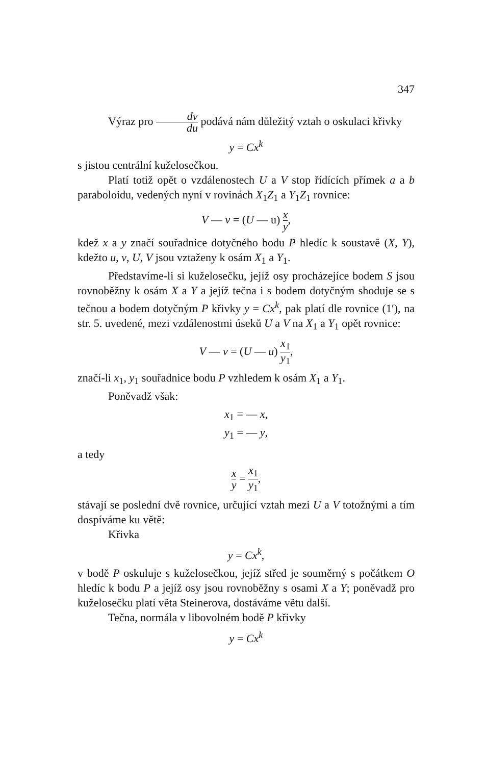347
Výraz pro dv du podává nám důležitý vztah o oskulaci křivky
y = Cx<sup>k</sup>
s jistou centrální kuželosečkou.
Platí totiž opět o vzdálenostech U a V stop řídících přímek a a b paraboloidu, vedených nyní v rovinách X<sub>1</sub>Z<sub>1</sub> a Y<sub>1</sub>Z<sub>1</sub> rovnice:
V — v = (U — u) x y,
kdež x a y značí souřadnice dotyčného bodu P hledíc k soustavě (X, Y), kdežto u, v, U, V jsou vztaženy k osám X<sub>1</sub> a Y<sub>1</sub>.
Představíme-li si kuželosečku, jejíž osy procházejíce bodem S jsou rovnoběžny k osám X a Y a jejíž tečna i s bodem dotyčným shoduje se s tečnou a bodem dotyčným P křivky y = Cx<sup>k</sup>, pak platí dle rovnice (1′), na str. 5. uvedené, mezi vzdálenostmi úseků U a V na X<sub>1</sub> a Y<sub>1</sub> opět rovnice:
V — v = (U — u) x<sub>1</sub> y<sub>1</sub>,
značí-li x<sub>1</sub>, y<sub>1</sub> souřadnice bodu P vzhledem k osám X<sub>1</sub> a Y<sub>1</sub>.
Poněvadž však:
x<sub>1</sub> = — x,
y<sub>1</sub> = — y,
a tedy
x y = x<sub>1</sub> y<sub>1</sub>,
stávají se poslední dvě rovnice, určující vztah mezi U a V totožnými a tím dospíváme ku větě:
Křivka
y = Cx<sup>k</sup>,
v bodě P oskuluje s kuželosečkou, jejíž střed je souměrný s počátkem O hledíc k bodu P a jejíž osy jsou rovnoběžny s osami X a Y; poněvadž pro kuželosečku platí věta Steinerova, dostáváme větu další.
Tečna, normála v libovolném bodě P křivky
y = Cx<sup>k</sup>